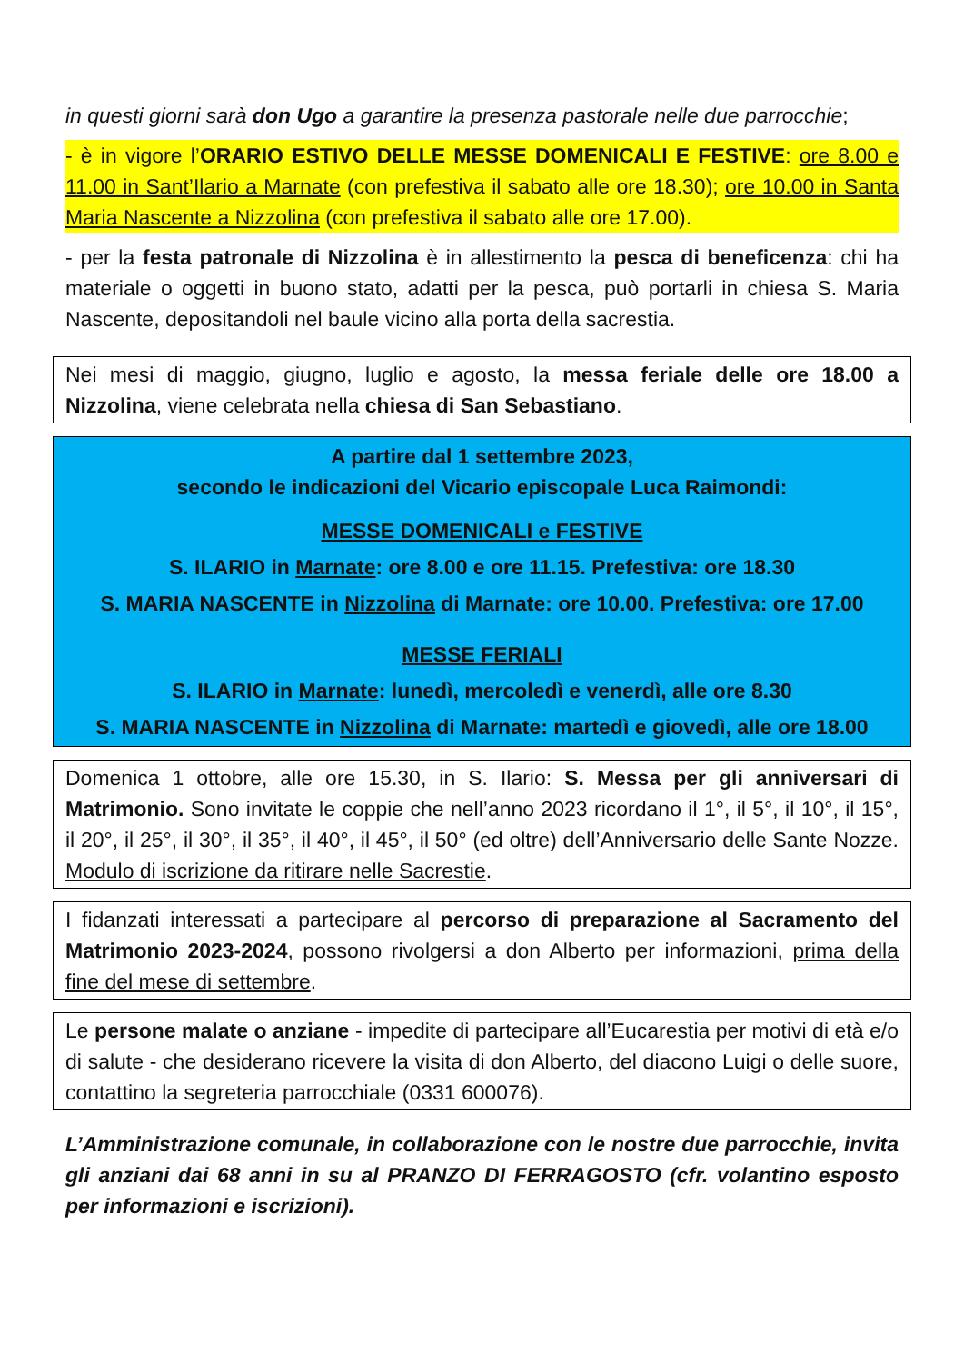in questi giorni sarà don Ugo a garantire la presenza pastorale nelle due parrocchie;
- è in vigore l’ORARIO ESTIVO DELLE MESSE DOMENICALI E FESTIVE: ore 8.00 e 11.00 in Sant’Ilario a Marnate (con prefestiva il sabato alle ore 18.30); ore 10.00 in Santa Maria Nascente a Nizzolina (con prefestiva il sabato alle ore 17.00).
- per la festa patronale di Nizzolina è in allestimento la pesca di beneficenza: chi ha materiale o oggetti in buono stato, adatti per la pesca, può portarli in chiesa S. Maria Nascente, depositandoli nel baule vicino alla porta della sacrestia.
Nei mesi di maggio, giugno, luglio e agosto, la messa feriale delle ore 18.00 a Nizzolina, viene celebrata nella chiesa di San Sebastiano.
A partire dal 1 settembre 2023,
secondo le indicazioni del Vicario episcopale Luca Raimondi:
MESSE DOMENICALI e FESTIVE
S. ILARIO in Marnate: ore 8.00 e ore 11.15. Prefestiva: ore 18.30
S. MARIA NASCENTE in Nizzolina di Marnate: ore 10.00. Prefestiva: ore 17.00
MESSE FERIALI
S. ILARIO in Marnate: lunedì, mercoledì e venerdì, alle ore 8.30
S. MARIA NASCENTE in Nizzolina di Marnate: martedì e giovedì, alle ore 18.00
Domenica 1 ottobre, alle ore 15.30, in S. Ilario: S. Messa per gli anniversari di Matrimonio. Sono invitate le coppie che nell’anno 2023 ricordano il 1°, il 5°, il 10°, il 15°, il 20°, il 25°, il 30°, il 35°, il 40°, il 45°, il 50° (ed oltre) dell’Anniversario delle Sante Nozze. Modulo di iscrizione da ritirare nelle Sacrestie.
I fidanzati interessati a partecipare al percorso di preparazione al Sacramento del Matrimonio 2023-2024, possono rivolgersi a don Alberto per informazioni, prima della fine del mese di settembre.
Le persone malate o anziane - impedite di partecipare all’Eucarestia per motivi di età e/o di salute - che desiderano ricevere la visita di don Alberto, del diacono Luigi o delle suore, contattino la segreteria parrocchiale (0331 600076).
L’Amministrazione comunale, in collaborazione con le nostre due parrocchie, invita gli anziani dai 68 anni in su al PRANZO DI FERRAGOSTO (cfr. volantino esposto per informazioni e iscrizioni).